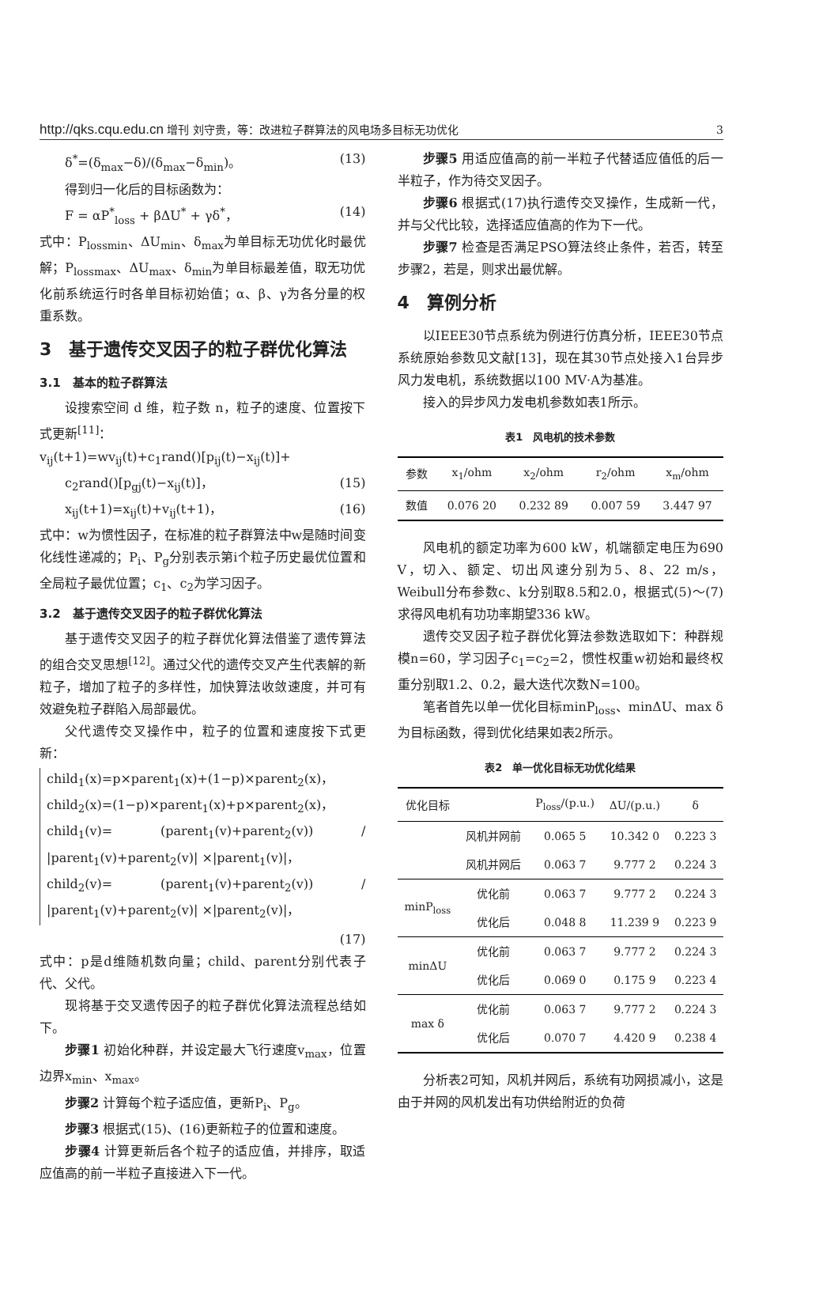http://qks.cqu.edu.cn 增刊 刘守贵，等：改进粒子群算法的风电场多目标无功优化 3
δ<sup>*</sup>=(δ<sub>max</sub>−δ)/(δ<sub>max</sub>−δ<sub>min</sub>)。 (13)
得到归一化后的目标函数为：
F = αP<sup>*</sup><sub>loss</sub> + βΔU<sup>*</sup> + γδ<sup>*</sup>， (14)
式中：P<sub>lossmin</sub>、ΔU<sub>min</sub>、δ<sub>max</sub>为单目标无功优化时最优解；P<sub>lossmax</sub>、ΔU<sub>max</sub>、δ<sub>min</sub>为单目标最差值，取无功优化前系统运行时各单目标初始值；α、β、γ为各分量的权重系数。
3　基于遗传交叉因子的粒子群优化算法
3.1　基本的粒子群算法
设搜索空间 d 维，粒子数 n，粒子的速度、位置按下式更新<sup>[11]</sup>：
v<sub>ij</sub>(t+1)=wv<sub>ij</sub>(t)+c<sub>1</sub>rand()[p<sub>ij</sub>(t)−x<sub>ij</sub>(t)]+
c<sub>2</sub>rand()[p<sub>gj</sub>(t)−x<sub>ij</sub>(t)]， (15)
x<sub>ij</sub>(t+1)=x<sub>ij</sub>(t)+v<sub>ij</sub>(t+1)， (16)
式中：w为惯性因子，在标准的粒子群算法中w是随时间变化线性递减的；P<sub>i</sub>、P<sub>g</sub>分别表示第i个粒子历史最优位置和全局粒子最优位置；c<sub>1</sub>、c<sub>2</sub>为学习因子。
3.2　基于遗传交叉因子的粒子群优化算法
基于遗传交叉因子的粒子群优化算法借鉴了遗传算法的组合交叉思想<sup>[12]</sup>。通过父代的遗传交叉产生代表解的新粒子，增加了粒子的多样性，加快算法收敛速度，并可有效避免粒子群陷入局部最优。
父代遗传交叉操作中，粒子的位置和速度按下式更新：
child<sub>1</sub>(x)=p×parent<sub>1</sub>(x)+(1−p)×parent<sub>2</sub>(x)，
child<sub>2</sub>(x)=(1−p)×parent<sub>1</sub>(x)+p×parent<sub>2</sub>(x)，
child<sub>1</sub>(v)= (parent<sub>1</sub>(v)+parent<sub>2</sub>(v)) / |parent<sub>1</sub>(v)+parent<sub>2</sub>(v)| ×|parent<sub>1</sub>(v)|，
child<sub>2</sub>(v)= (parent<sub>1</sub>(v)+parent<sub>2</sub>(v)) / |parent<sub>1</sub>(v)+parent<sub>2</sub>(v)| ×|parent<sub>2</sub>(v)|，
(17)
式中：p是d维随机数向量；child、parent分别代表子代、父代。
现将基于交叉遗传因子的粒子群优化算法流程总结如下。
步骤1 初始化种群，并设定最大飞行速度v<sub>max</sub>，位置边界x<sub>min</sub>、x<sub>max</sub>。
步骤2 计算每个粒子适应值，更新P<sub>i</sub>、P<sub>g</sub>。
步骤3 根据式(15)、(16)更新粒子的位置和速度。
步骤4 计算更新后各个粒子的适应值，并排序，取适应值高的前一半粒子直接进入下一代。
步骤5 用适应值高的前一半粒子代替适应值低的后一半粒子，作为待交叉因子。
步骤6 根据式(17)执行遗传交叉操作，生成新一代，并与父代比较，选择适应值高的作为下一代。
步骤7 检查是否满足PSO算法终止条件，若否，转至步骤2，若是，则求出最优解。
4　算例分析
以IEEE30节点系统为例进行仿真分析，IEEE30节点系统原始参数见文献[13]，现在其30节点处接入1台异步风力发电机，系统数据以100 MV·A为基准。
接入的异步风力发电机参数如表1所示。
表1 风电机的技术参数
| 参数 | x<sub>1</sub>/ohm | x<sub>2</sub>/ohm | r<sub>2</sub>/ohm | x<sub>m</sub>/ohm |
| --- | --- | --- | --- | --- |
| 数值 | 0.076 20 | 0.232 89 | 0.007 59 | 3.447 97 |
风电机的额定功率为600 kW，机端额定电压为690 V，切入、额定、切出风速分别为5、8、22 m/s，Weibull分布参数c、k分别取8.5和2.0，根据式(5)～(7)求得风电机有功功率期望336 kW。
遗传交叉因子粒子群优化算法参数选取如下：种群规模n=60，学习因子c<sub>1</sub>=c<sub>2</sub>=2，惯性权重w初始和最终权重分别取1.2、0.2，最大迭代次数N=100。
笔者首先以单一优化目标minP<sub>loss</sub>、minΔU、max δ为目标函数，得到优化结果如表2所示。
表2 单一优化目标无功优化结果
| 优化目标 | | P<sub>loss</sub>/(p.u.) | ΔU/(p.u.) | δ |
| --- | --- | --- | --- | --- |
| | 风机并网前 | 0.065 5 | 10.342 0 | 0.223 3 |
| | 风机并网后 | 0.063 7 | 9.777 2 | 0.224 3 |
| minP<sub>loss</sub> | 优化前 | 0.063 7 | 9.777 2 | 0.224 3 |
| | 优化后 | 0.048 8 | 11.239 9 | 0.223 9 |
| minΔU | 优化前 | 0.063 7 | 9.777 2 | 0.224 3 |
| | 优化后 | 0.069 0 | 0.175 9 | 0.223 4 |
| max δ | 优化前 | 0.063 7 | 9.777 2 | 0.224 3 |
| | 优化后 | 0.070 7 | 4.420 9 | 0.238 4 |
分析表2可知，风机并网后，系统有功网损减小，这是由于并网的风机发出有功供给附近的负荷